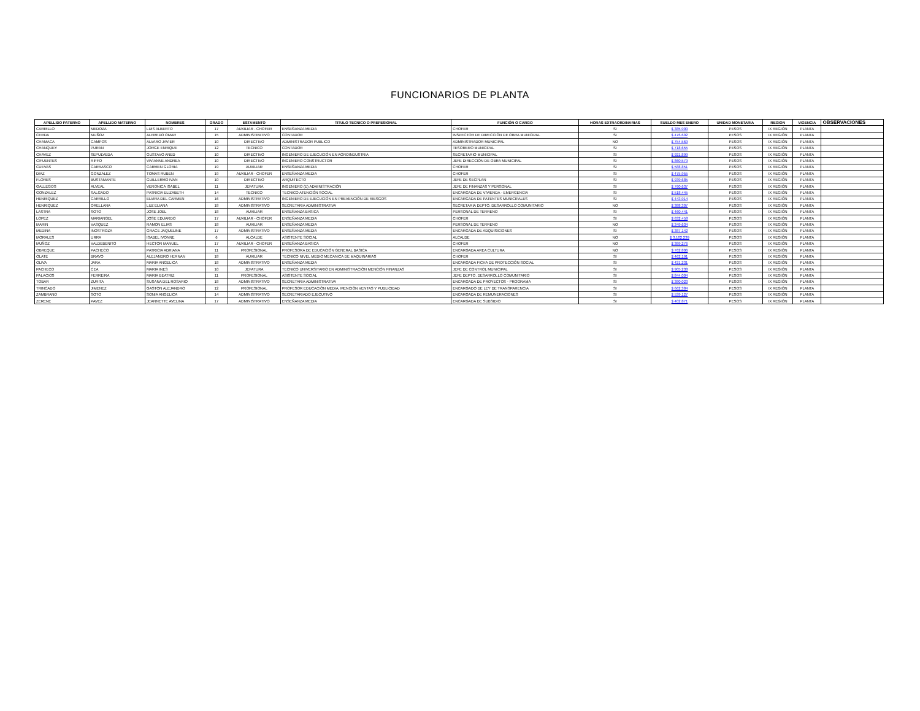FUNCIONARIOS DE PLANTA
| APELLIDO PATERNO | APELLIDO MATERNO | NOMBRES | GRADO | ESTAMENTO | TITULO TECNICO O PREFESIONAL | FUNCIÓN O CARGO | HORAS EXTRAORDINARIAS | SUELDO MES ENERO | UNIDAD MONETARIA | REGION | VIGENCIA | OBSERVACIONES |
| --- | --- | --- | --- | --- | --- | --- | --- | --- | --- | --- | --- | --- |
| CARRILLO | MEDOZA | LUIS ALBERTO | 17 | AUXILIAR - CHOFER | ENSEÑANZA MEDIA | CHOFER | SI | $ 385.900 | PESOS | IX REGIÓN | PLANTA | |
| CERDA | MUÑOZ | ALFREDO OMAR | 15 | ADMINISTRATIVO | CONTADOR | INSPECTOR DE DIRECCIÓN DE OBRA MUNICIPAL | SI | $ 476.602 | PESOS | IX REGIÓN | PLANTA | |
| CHAMACA | CAMPOS | ALVARO JAVIER | 10 | DIRECTIVO | ADMINISTRADOR PUBLICO | ADMINISTRADOR MUNICIPAL | NO | $ 754.569 | PESOS | IX REGIÓN | PLANTA | |
| CHANQUEY | PURAN | JORGE ENRIQUE | 12 | TECNICO | CONTADOR | TESORERO MUNICIPAL | SI | $ 718.655 | PESOS | IX REGIÓN | PLANTA | |
| CHAVEZ | SEPULVEDA | GUSTAVO ANED | 10 | DIRECTIVO | INGENIERO DE EJECUCIÓN EN AGROINDUSTRIA | SECRETARIO MUNICIPAL | SI | $ 921.899 | PESOS | IX REGIÓN | PLANTA | |
| CIFUENTES | RIFFO | VIVIANNE ANDREA | 10 | DIRECTIVO | INGENIERO CONSTRUCTOR | JEFE DIRECCIÓN DE OBRA MUNICIPAL | SI | $ 860.579 | PESOS | IX REGIÓN | PLANTA | |
| CUEVAS | CARRASCO | CARMEN GLORIA | 19 | AUXILIAR | ENSEÑANZA MEDIA | CHOFER | SI | $ 588.851 | PESOS | IX REGIÓN | PLANTA | |
| DIAZ | GONZALEZ | TOMAS RUBEN | 19 | AUXILIAR - CHOFER | ENSEÑANZA MEDIA | CHOFER | SI | $ 475.955 | PESOS | IX REGIÓN | PLANTA | |
| FLORES | BUSTAMANTE | GUILLERMO IVAN | 10 | DIRECTIVO | ARQUITECTO | JEFE DE SECPLAN | SI | $ 939.685 | PESOS | IX REGIÓN | PLANTA | |
| GALLEGOS | ALVEAL | VERONICA ISABEL | 11 | JEFATURA | INGENIERO (E) ADMINISTRACIÓN | JEFE DE FINANZAS Y PERSONAL | SI | $ 760.637 | PESOS | IX REGIÓN | PLANTA | |
| GONZALEZ | SALGADO | PATRICIA ELIZABETH | 14 | TECNICO | TECNICO ATENCIÓN SOCIAL | ENCARGADA DE VIVIENDA - EMERGENCIA | SI | $ 518.445 | PESOS | IX REGIÓN | PLANTA | |
| HENRIQUEZ | CARRILLO | ELVIRA DEL CARMEN | 16 | ADMINISTRATIVO | INGENIERO DE EJECUCIÓN EN PREVENCIÓN DE RIESGOS | ENCARGADA DE PATENTES MUNICIPALES | SI | $ 443.914 | PESOS | IX REGIÓN | PLANTA | |
| HENRIQUEZ | ORELLANA | LUZ ELIANA | 18 | ADMINISTRATIVO | SECRETARIA ADMINISTRATIVA | SECRETARIA DEPTO. DESARROLLO COMUNITARIO | NO | $ 388.307 | PESOS | IX REGIÓN | PLANTA | |
| LASTRA | SOTO | JOSE JOEL | 18 | AUXILIAR | ENSEÑANZA BASICA | PERSONAL DE TERRENO | SI | $ 460.441 | PESOS | IX REGIÓN | PLANTA | |
| LOPEZ | MARIANGEL | JOSE EDUARDO | 17 | AUXILIAR - CHOFER | ENSEÑANZA MEDIA | CHOFER | SI | $ 632.458 | PESOS | IX REGIÓN | PLANTA | |
| MARIN | VASQUEZ | RAMON ELIAS | 18 | AUXILIAR | ENSEÑANZA MEDIA | PERSONAL DE TERRENO | NO | $ 349.634 | PESOS | IX REGIÓN | PLANTA | |
| MEDINA | INOSTROZA | GRACE JAQUELINE | 17 | ADMINISTRATIVO | ENSEÑANZA MEDIA | ENCARGADA DE ADQUISICIONES | SI | $ 387.142 | PESOS | IX REGIÓN | PLANTA | |
| MORALES | URRA | ISABEL IVONNE | 6 | ALCALDE | ASISTENTE SOCIAL | ALCALDE | NO | $ 3.102.239 | PESOS | IX REGIÓN | PLANTA | |
| MUÑOZ | VALDEBENITO | HECTOR MANUEL | 17 | AUXILIAR - CHOFER | ENSEÑANZA BASICA | CHOFER | NO | $ 389.276 | PESOS | IX REGIÓN | PLANTA | |
| OBREQUE | PACHECO | PATRICIA ADRIANA | 11 | PROFESIONAL | PROFESORA DE EDUCACIÓN GENERAL BASICA | ENCARGADA AREA CULTURA | NO | $ 762.806 | PESOS | IX REGIÓN | PLANTA | |
| OLATE | BRAVO | ALEJANDRO HERNAN | 18 | AUXILIAR | TECNICO NIVEL MEDIO MECANICA DE MAQUINARIAS | CHOFER | SI | $ 462.191 | PESOS | IX REGIÓN | PLANTA | |
| OLIVA | JARA | MARIA ANGELICA | 18 | ADMINISTRATIVO | ENSEÑANZA MEDIA | ENCARGADA FICHA DE PROTECCIÓN SOCIAL | SI | $ 421.231 | PESOS | IX REGIÓN | PLANTA | |
| PACHECO | CEA | MARIA INES | 10 | JEFATURA | TECNICO UNIVERSITARIO EN ADMINISTRACIÓN MENCIÓN FINANZAS | JEFE DE CONTROL MUNICIPAL | SI | $ 905.238 | PESOS | IX REGIÓN | PLANTA | |
| PALACIOS | FERREIRA | MARIA BEATRIZ | 11 | PROFESIONAL | ASISTENTE SOCIAL | JEFE DEPTO .DESARROLLO COMUNITARIO | SI | $ 844.004 | PESOS | IX REGIÓN | PLANTA | |
| TOBAR | ZURITA | SUSANA DEL ROSARIO | 18 | ADMINISTRATIVO | SECRETARIA ADMINISTRATIVA | ENCARGADA DE PROYECTOS - PROGRAMA | SI | $ 380.023 | PESOS | IX REGIÓN | PLANTA | |
| TRINCADO | JIMENEZ | GASTON ALEJANDRO | 12 | PROFESIONAL | PROFESOR EDUCACIÓN MEDIA, MENCIÓN VENTAS Y PUBLICIDAD | ENCARGADO DE LEY DE TRANSPARENCIA | SI | $ 662.384 | PESOS | IX REGIÓN | PLANTA | |
| ZAMBRANO | SOTO | SONIA ANGELICA | 14 | ADMINISTRATIVO | SECRETARIADO EJECUTIVO | ENCARGADA DE REMUNERACIONES | SI | $ 539.127 | PESOS | IX REGIÓN | PLANTA | |
| ZERENE | PAVEZ | JEANNETTE AVELINA | 17 | ADMINISTRATIVO | ENSEÑANZA MEDIA | ENCARGADA DE SUBSIDIO | SI | $ 402.871 | PESOS | IX REGIÓN | PLANTA | |